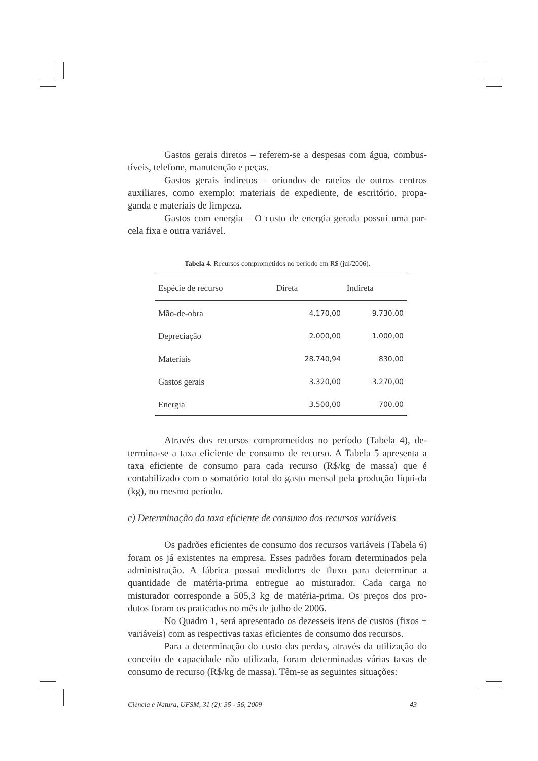Gastos gerais diretos – referem-se a despesas com água, combus-tíveis, telefone, manutenção e peças.
Gastos gerais indiretos – oriundos de rateios de outros centros auxiliares, como exemplo: materiais de expediente, de escritório, propa-ganda e materiais de limpeza.
Gastos com energia – O custo de energia gerada possui uma par-cela fixa e outra variável.
Tabela 4. Recursos comprometidos no período em R$ (jul/2006).
| Espécie de recurso | Direta | Indireta |
| --- | --- | --- |
| Mão-de-obra | 4.170,00 | 9.730,00 |
| Depreciação | 2.000,00 | 1.000,00 |
| Materiais | 28.740,94 | 830,00 |
| Gastos gerais | 3.320,00 | 3.270,00 |
| Energia | 3.500,00 | 700,00 |
Através dos recursos comprometidos no período (Tabela 4), de-termina-se a taxa eficiente de consumo de recurso. A Tabela 5 apresenta a taxa eficiente de consumo para cada recurso (R$/kg de massa) que é contabilizado com o somatório total do gasto mensal pela produção líqui-da (kg), no mesmo período.
c) Determinação da taxa eficiente de consumo dos recursos variáveis
Os padrões eficientes de consumo dos recursos variáveis (Tabela 6) foram os já existentes na empresa. Esses padrões foram determinados pela administração. A fábrica possui medidores de fluxo para determinar a quantidade de matéria-prima entregue ao misturador. Cada carga no misturador corresponde a 505,3 kg de matéria-prima. Os preços dos pro-dutos foram os praticados no mês de julho de 2006.
No Quadro 1, será apresentado os dezesseis itens de custos (fixos + variáveis) com as respectivas taxas eficientes de consumo dos recursos.
Para a determinação do custo das perdas, através da utilização do conceito de capacidade não utilizada, foram determinadas várias taxas de consumo de recurso (R$/kg de massa). Têm-se as seguintes situações:
Ciência e Natura, UFSM, 31 (2): 35 - 56, 2009 43